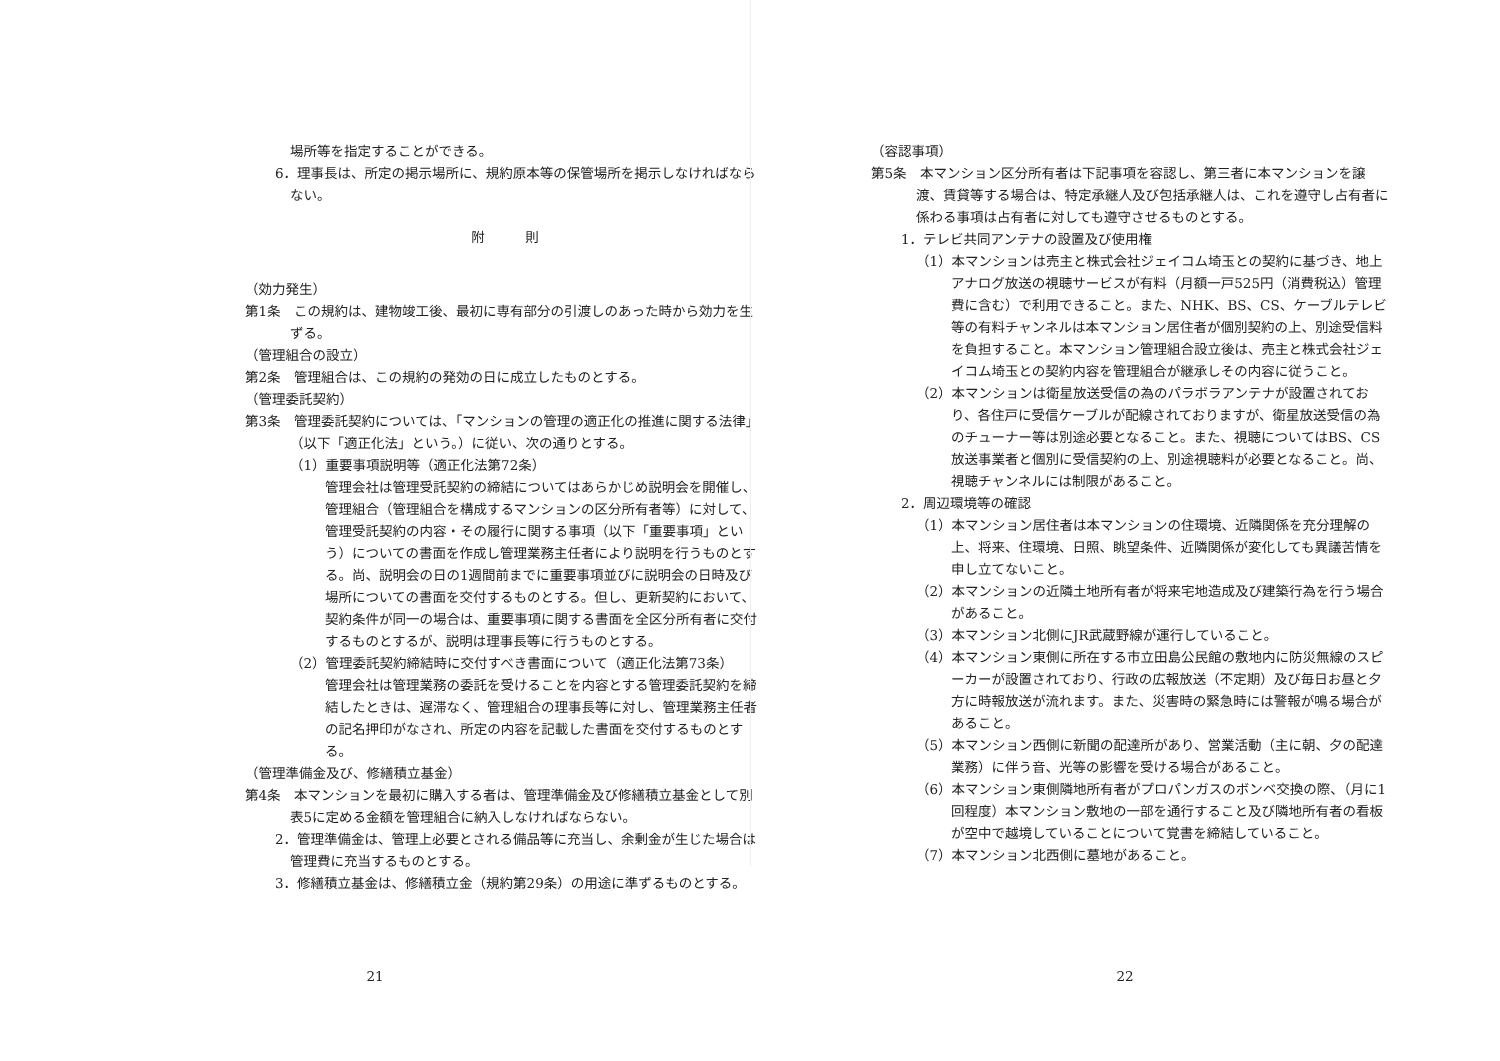場所等を指定することができる。
6．理事長は、所定の掲示場所に、規約原本等の保管場所を掲示しなければならない。
附　　　則
（効力発生）
第1条　この規約は、建物竣工後、最初に専有部分の引渡しのあった時から効力を生ずる。
（管理組合の設立）
第2条　管理組合は、この規約の発効の日に成立したものとする。
（管理委託契約）
第3条　管理委託契約については、「マンションの管理の適正化の推進に関する法律」（以下「適正化法」という。）に従い、次の通りとする。
（1）重要事項説明等（適正化法第72条）
管理会社は管理受託契約の締結についてはあらかじめ説明会を開催し、管理組合（管理組合を構成するマンションの区分所有者等）に対して、管理受託契約の内容・その履行に関する事項（以下「重要事項」という）についての書面を作成し管理業務主任者により説明を行うものとする。尚、説明会の日の1週間前までに重要事項並びに説明会の日時及び場所についての書面を交付するものとする。但し、更新契約において、契約条件が同一の場合は、重要事項に関する書面を全区分所有者に交付するものとするが、説明は理事長等に行うものとする。
（2）管理委託契約締結時に交付すべき書面について（適正化法第73条）
管理会社は管理業務の委託を受けることを内容とする管理委託契約を締結したときは、遅滞なく、管理組合の理事長等に対し、管理業務主任者の記名押印がなされ、所定の内容を記載した書面を交付するものとする。
（管理準備金及び、修繕積立基金）
第4条　本マンションを最初に購入する者は、管理準備金及び修繕積立基金として別表5に定める金額を管理組合に納入しなければならない。
2．管理準備金は、管理上必要とされる備品等に充当し、余剰金が生じた場合は管理費に充当するものとする。
3．修繕積立基金は、修繕積立金（規約第29条）の用途に準ずるものとする。
21
（容認事項）
第5条　本マンション区分所有者は下記事項を容認し、第三者に本マンションを譲渡、賃貸等する場合は、特定承継人及び包括承継人は、これを遵守し占有者に係わる事項は占有者に対しても遵守させるものとする。
1．テレビ共同アンテナの設置及び使用権
（1）本マンションは売主と株式会社ジェイコム埼玉との契約に基づき、地上アナログ放送の視聴サービスが有料（月額一戸525円（消費税込）管理費に含む）で利用できること。また、NHK、BS、CS、ケーブルテレビ等の有料チャンネルは本マンション居住者が個別契約の上、別途受信料を負担すること。本マンション管理組合設立後は、売主と株式会社ジェイコム埼玉との契約内容を管理組合が継承しその内容に従うこと。
（2）本マンションは衛星放送受信の為のパラボラアンテナが設置されており、各住戸に受信ケーブルが配線されておりますが、衛星放送受信の為のチューナー等は別途必要となること。また、視聴についてはBS、CS放送事業者と個別に受信契約の上、別途視聴料が必要となること。尚、視聴チャンネルには制限があること。
2．周辺環境等の確認
（1）本マンション居住者は本マンションの住環境、近隣関係を充分理解の上、将来、住環境、日照、眺望条件、近隣関係が変化しても異議苦情を申し立てないこと。
（2）本マンションの近隣土地所有者が将来宅地造成及び建築行為を行う場合があること。
（3）本マンション北側にJR武蔵野線が運行していること。
（4）本マンション東側に所在する市立田島公民館の敷地内に防災無線のスピーカーが設置されており、行政の広報放送（不定期）及び毎日お昼と夕方に時報放送が流れます。また、災害時の緊急時には警報が鳴る場合があること。
（5）本マンション西側に新聞の配達所があり、営業活動（主に朝、夕の配達業務）に伴う音、光等の影響を受ける場合があること。
（6）本マンション東側隣地所有者がプロパンガスのボンベ交換の際、（月に1回程度）本マンション敷地の一部を通行すること及び隣地所有者の看板が空中で越境していることについて覚書を締結していること。
（7）本マンション北西側に墓地があること。
22